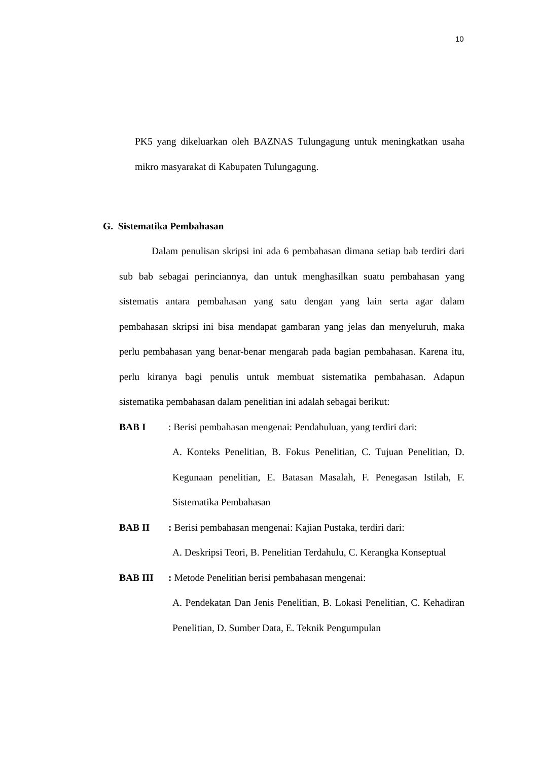10
PK5 yang dikeluarkan oleh BAZNAS Tulungagung untuk meningkatkan usaha mikro masyarakat di Kabupaten Tulungagung.
G. Sistematika Pembahasan
Dalam penulisan skripsi ini ada 6 pembahasan dimana setiap bab terdiri dari sub bab sebagai perinciannya, dan untuk menghasilkan suatu pembahasan yang sistematis antara pembahasan yang satu dengan yang lain serta agar dalam pembahasan skripsi ini bisa mendapat gambaran yang jelas dan menyeluruh, maka perlu pembahasan yang benar-benar mengarah pada bagian pembahasan. Karena itu, perlu kiranya bagi penulis untuk membuat sistematika pembahasan. Adapun sistematika pembahasan dalam penelitian ini adalah sebagai berikut:
BAB I: Berisi pembahasan mengenai: Pendahuluan, yang terdiri dari:
A. Konteks Penelitian, B. Fokus Penelitian, C. Tujuan Penelitian, D. Kegunaan penelitian, E. Batasan Masalah, F. Penegasan Istilah, F. Sistematika Pembahasan
BAB II: Berisi pembahasan mengenai: Kajian Pustaka, terdiri dari:
A. Deskripsi Teori, B. Penelitian Terdahulu, C. Kerangka Konseptual
BAB III: Metode Penelitian berisi pembahasan mengenai:
A. Pendekatan Dan Jenis Penelitian, B. Lokasi Penelitian, C. Kehadiran Penelitian, D. Sumber Data, E. Teknik Pengumpulan